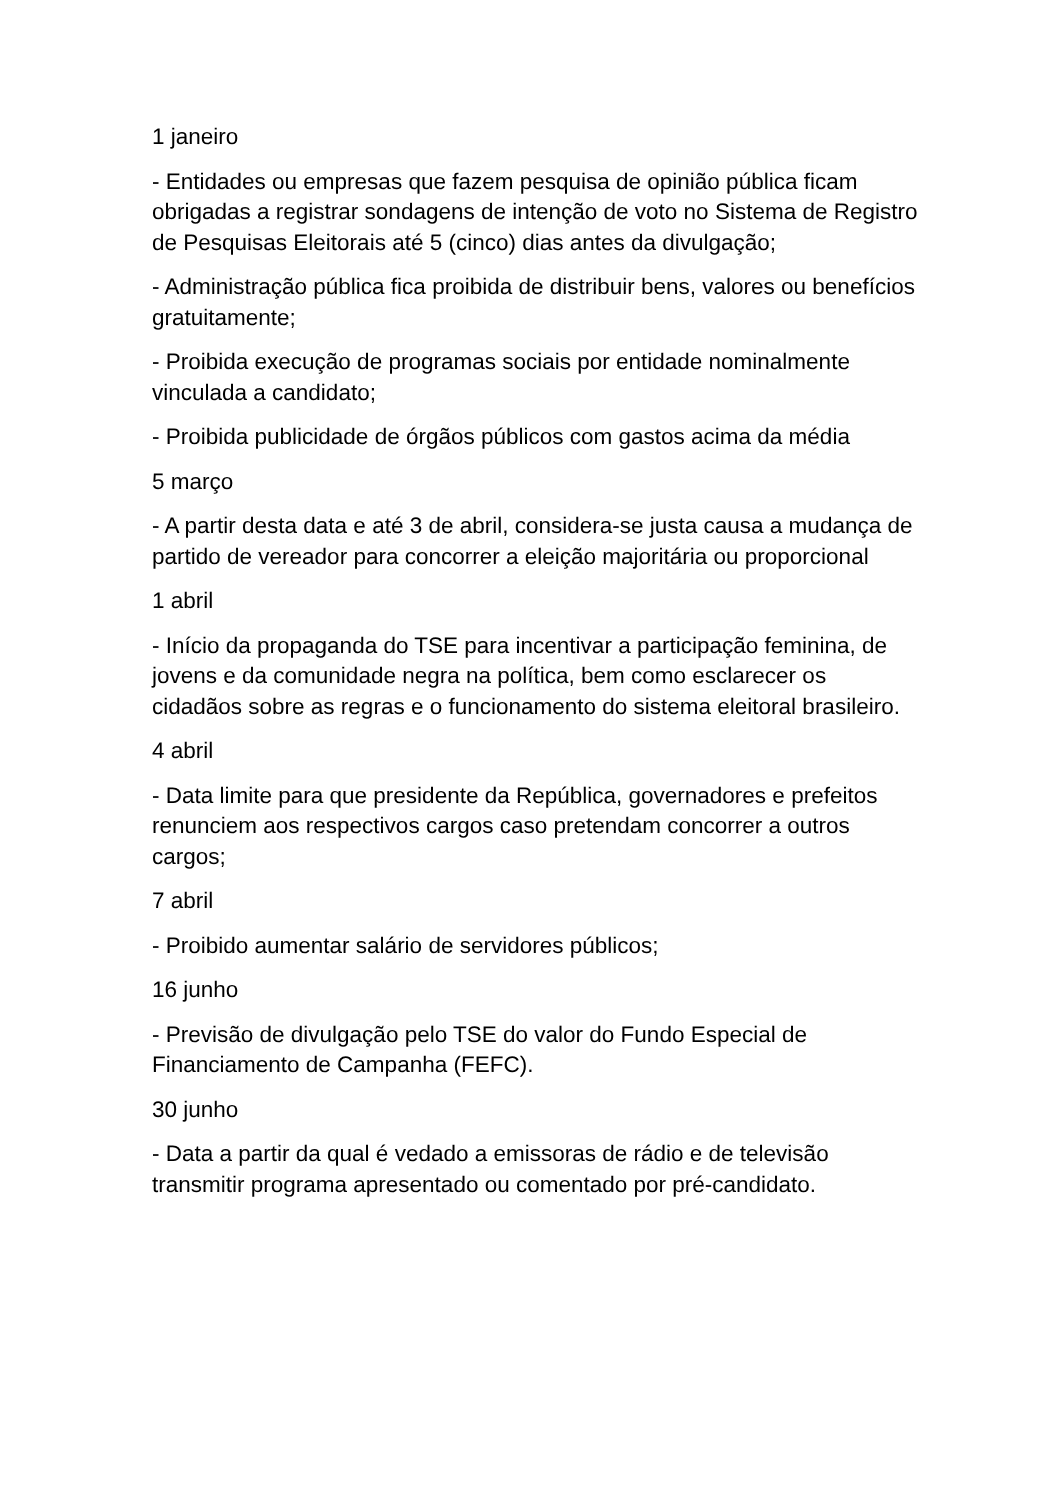1 janeiro
- Entidades ou empresas que fazem pesquisa de opinião pública ficam obrigadas a registrar sondagens de intenção de voto no Sistema de Registro de Pesquisas Eleitorais até 5 (cinco) dias antes da divulgação;
- Administração pública fica proibida de distribuir bens, valores ou benefícios gratuitamente;
- Proibida execução de programas sociais por entidade nominalmente vinculada a candidato;
- Proibida publicidade de órgãos públicos com gastos acima da média
5 março
- A partir desta data e até 3 de abril, considera-se justa causa a mudança de partido de vereador para concorrer a eleição majoritária ou proporcional
1 abril
- Início da propaganda do TSE para incentivar a participação feminina, de jovens e da comunidade negra na política, bem como esclarecer os cidadãos sobre as regras e o funcionamento do sistema eleitoral brasileiro.
4 abril
- Data limite para que presidente da República, governadores e prefeitos renunciem aos respectivos cargos caso pretendam concorrer a outros cargos;
7 abril
- Proibido aumentar salário de servidores públicos;
16 junho
- Previsão de divulgação pelo TSE do valor do Fundo Especial de Financiamento de Campanha (FEFC).
30 junho
- Data a partir da qual é vedado a emissoras de rádio e de televisão transmitir programa apresentado ou comentado por pré-candidato.